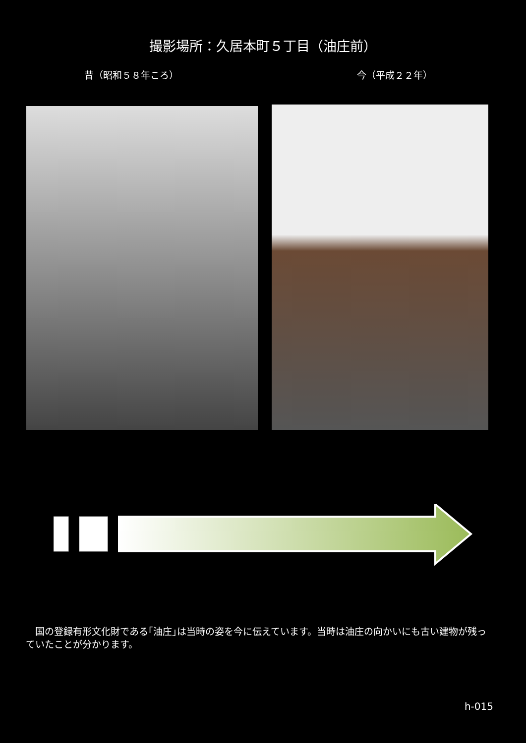撮影場所：久居本町５丁目（油庄前）
昔（昭和５８年ころ） 今（平成２２年）
国の登録有形文化財である｢油庄｣は当時の姿を今に伝えています。当時は油庄の向かいにも古い建物が残っていたことが分かります。
h-015